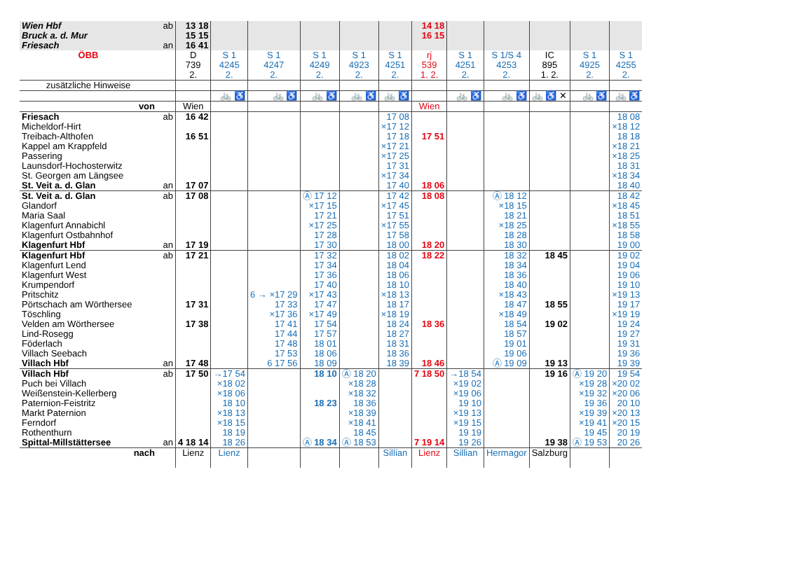| Wien Hbf Bruck a. d. Mur Friesach | ab an | 13 18 15 15 16 41 | | | | | | 14 18 16 15 | | | | | |
| ÖBB | | D 739 2. | S 1 4245 2. | S 1 4247 2. | S 1 4249 2. | S 1 4923 2. | S 1 4251 2. | rj 539 1. 2. | S 1 4251 2. | S 1/S 4 4253 2. | IC 895 1. 2. | S 1 4925 2. | S 1 4255 2. |
| zusätzliche Hinweise | | | | | | | | | | | | | |
| | | | 🚲 ♿ | 🚲 ♿ | 🚲 ♿ | 🚲 ♿ | 🚲 ♿ | | 🚲 ♿ | 🚲 ♿ | 🚲 ♿ ✕ | 🚲 ♿ | 🚲 ♿ |
| von | | Wien | | | | | | Wien | | | | | |
| Friesach Micheldorf-Hirt Treibach-Althofen Kappel am Krappfeld Passering Launsdorf-Hochosterwitz St. Georgen am Längsee St. Veit a. d. Glan | ab an | 16 42 16 51 17 07 | | | | | 17 08 ×17 12 17 18 ×17 21 ×17 25 17 31 ×17 34 17 40 | 17 51 18 06 | | | | | 18 08 ×18 12 18 18 ×18 21 ×18 25 18 31 ×18 34 18 40 |
| St. Veit a. d. Glan Glandorf Maria Saal Klagenfurt Annabichl Klagenfurt Ostbahnhof Klagenfurt Hbf | ab an | 17 08 17 19 | | | Ⓐ 17 12 ×17 15 17 21 ×17 25 17 28 17 30 | | 17 42 ×17 45 17 51 ×17 55 17 58 18 00 | 18 08 18 20 | | Ⓐ 18 12 ×18 15 18 21 ×18 25 18 28 18 30 | | | 18 42 ×18 45 18 51 ×18 55 18 58 19 00 |
| Klagenfurt Hbf Klagenfurt Lend Klagenfurt West Krumpendorf Pritschitz Pörtschach am Wörthersee Töschling Velden am Wörthersee Lind-Rosegg Föderlach Villach Seebach Villach Hbf | ab an | 17 21 17 31 17 38 17 48 | | 6 → ×17 29 17 33 ×17 36 17 41 17 44 17 48 17 53 6 17 56 | 17 32 17 34 17 36 17 40 ×17 43 17 47 ×17 49 17 54 17 57 18 01 18 06 18 09 | | 18 02 18 04 18 06 18 10 ×18 13 18 17 ×18 19 18 24 18 27 18 31 18 36 18 39 | 18 22 18 36 18 46 | | 18 32 18 34 18 36 18 40 ×18 43 18 47 ×18 49 18 54 18 57 19 01 19 06 Ⓐ 19 09 | 18 45 18 55 19 02 19 13 | | 19 02 19 04 19 06 19 10 ×19 13 19 17 ×19 19 19 24 19 27 19 31 19 36 19 39 |
| Villach Hbf Puch bei Villach Weißenstein-Kellerberg Paternion-Feistritz Markt Paternion Ferndorf Rothenthurn Spittal-Millstättersee | ab an | 17 50 4 18 14 | →17 54 ×18 02 ×18 06 18 10 ×18 13 ×18 15 18 19 18 26 | | 18 10 18 23 Ⓐ 18 34 | Ⓐ 18 20 ×18 28 ×18 32 18 36 ×18 39 ×18 41 18 45 Ⓐ 18 53 | | 7 18 50 7 19 14 | →18 54 ×19 02 ×19 06 19 10 ×19 13 ×19 15 19 19 19 26 | | 19 16 19 38 | Ⓐ 19 20 ×19 28 ×19 32 19 36 ×19 39 ×19 41 19 45 Ⓐ 19 53 | 19 54 ×20 02 ×20 06 20 10 ×20 13 ×20 15 20 19 20 26 |
| nach | | Lienz | Lienz | | | | Sillian | Lienz | Sillian | Hermagor | Salzburg | | |